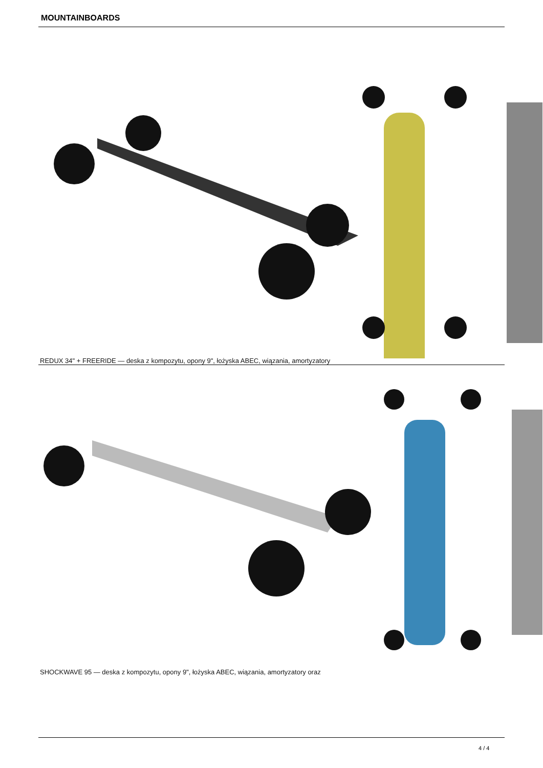MOUNTAINBOARDS
REDUX 34" + FREERIDE — deska z kompozytu, opony 9", łożyska ABEC, wiązania, amortyzatory
SHOCKWAVE 95 — deska z kompozytu, opony 9", łożyska ABEC, wiązania, amortyzatory oraz
4 / 4